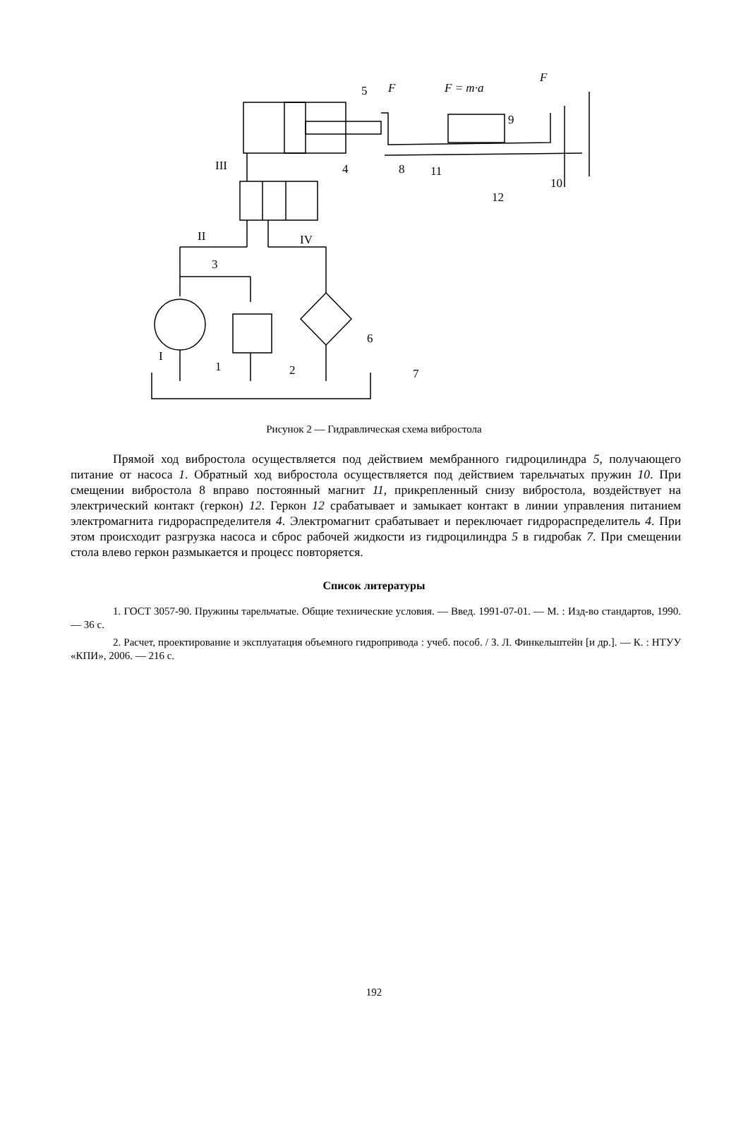5
F
F = m·a
F
9
III
4
8
11
10
12
II
IV
3
6
I
1
2
7
Рисунок 2 — Гидравлическая схема вибростола
Прямой ход вибростола осуществляется под действием мембранного гидроцилиндра 5, получающего питание от насоса 1. Обратный ход вибростола осуществляется под действием тарельчатых пружин 10. При смещении вибростола 8 вправо постоянный магнит 11, прикрепленный снизу вибростола, воздействует на электрический контакт (геркон) 12. Геркон 12 срабатывает и замыкает контакт в линии управления питанием электромагнита гидрораспределителя 4. Электромагнит срабатывает и переключает гидрораспределитель 4. При этом происходит разгрузка насоса и сброс рабочей жидкости из гидроцилиндра 5 в гидробак 7. При смещении стола влево геркон размыкается и процесс повторяется.
Список литературы
1. ГОСТ 3057-90. Пружины тарельчатые. Общие технические условия. — Введ. 1991-07-01. — М. : Изд-во стандартов, 1990. — 36 с.
2. Расчет, проектирование и эксплуатация объемного гидропривода : учеб. пособ. / З. Л. Финкельштейн [и др.]. — К. : НТУУ «КПИ», 2006. — 216 с.
192